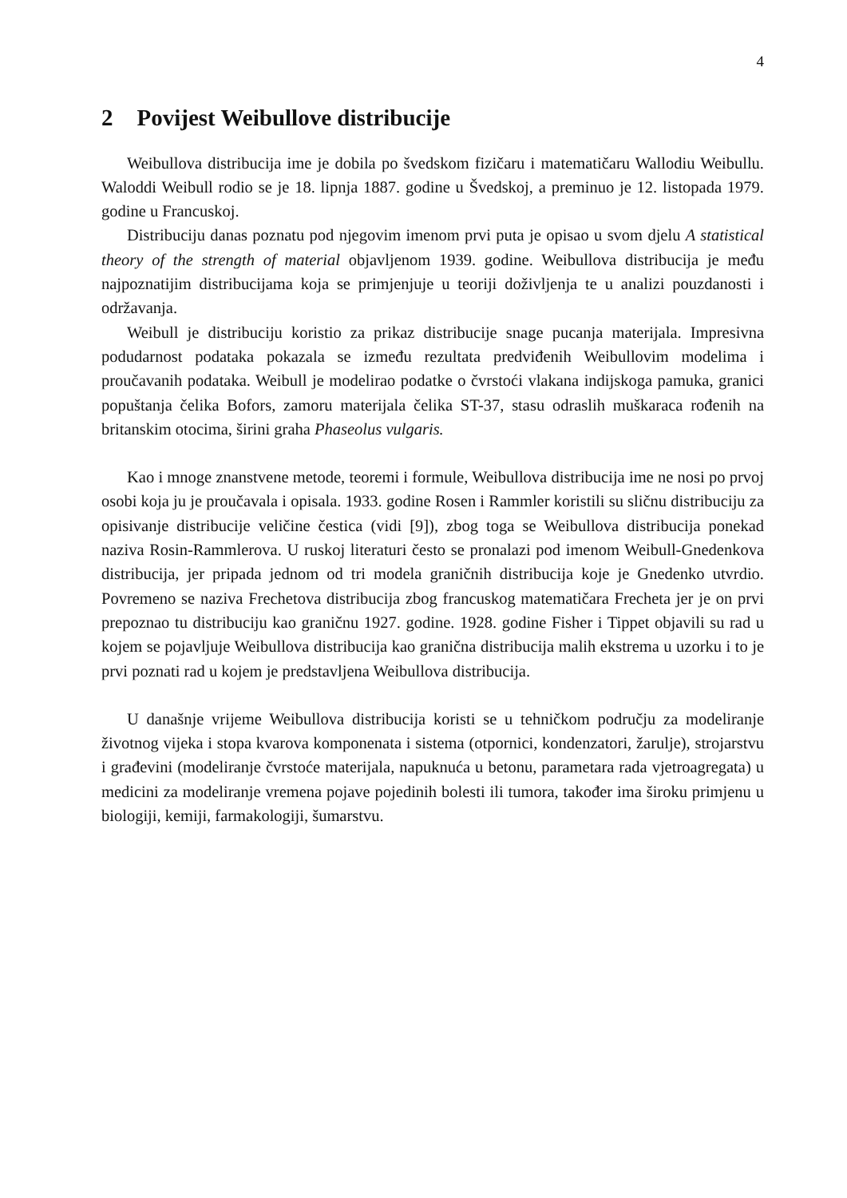4
2 Povijest Weibullove distribucije
Weibullova distribucija ime je dobila po švedskom fizičaru i matematičaru Wallodiu Weibullu. Waloddi Weibull rodio se je 18. lipnja 1887. godine u Švedskoj, a preminuo je 12. listopada 1979. godine u Francuskoj.
Distribuciju danas poznatu pod njegovim imenom prvi puta je opisao u svom djelu A statistical theory of the strength of material objavljenom 1939. godine. Weibullova distribucija je među najpoznatijim distribucijama koja se primjenjuje u teoriji doživljenja te u analizi pouzdanosti i održavanja.
Weibull je distribuciju koristio za prikaz distribucije snage pucanja materijala. Impresivna podudarnost podataka pokazala se između rezultata predviđenih Weibullovim modelima i proučavanih podataka. Weibull je modelirao podatke o čvrstoći vlakana indijskoga pamuka, granici popuštanja čelika Bofors, zamoru materijala čelika ST-37, stasu odraslih muškaraca rođenih na britanskim otocima, širini graha Phaseolus vulgaris.
Kao i mnoge znanstvene metode, teoremi i formule, Weibullova distribucija ime ne nosi po prvoj osobi koja ju je proučavala i opisala. 1933. godine Rosen i Rammler koristili su sličnu distribuciju za opisivanje distribucije veličine čestica (vidi [9]), zbog toga se Weibullova distribucija ponekad naziva Rosin-Rammlerova. U ruskoj literaturi često se pronalazi pod imenom Weibull-Gnedenkova distribucija, jer pripada jednom od tri modela graničnih distribucija koje je Gnedenko utvrdio. Povremeno se naziva Frechetova distribucija zbog francuskog matematičara Frecheta jer je on prvi prepoznao tu distribuciju kao graničnu 1927. godine. 1928. godine Fisher i Tippet objavili su rad u kojem se pojavljuje Weibullova distribucija kao granična distribucija malih ekstrema u uzorku i to je prvi poznati rad u kojem je predstavljena Weibullova distribucija.
U današnje vrijeme Weibullova distribucija koristi se u tehničkom području za modeliranje životnog vijeka i stopa kvarova komponenata i sistema (otpornici, kondenzatori, žarulje), strojarstvu i građevini (modeliranje čvrstoće materijala, napuknuća u betonu, parametara rada vjetroagregata) u medicini za modeliranje vremena pojave pojedinih bolesti ili tumora, također ima široku primjenu u biologiji, kemiji, farmakologiji, šumarstvu.